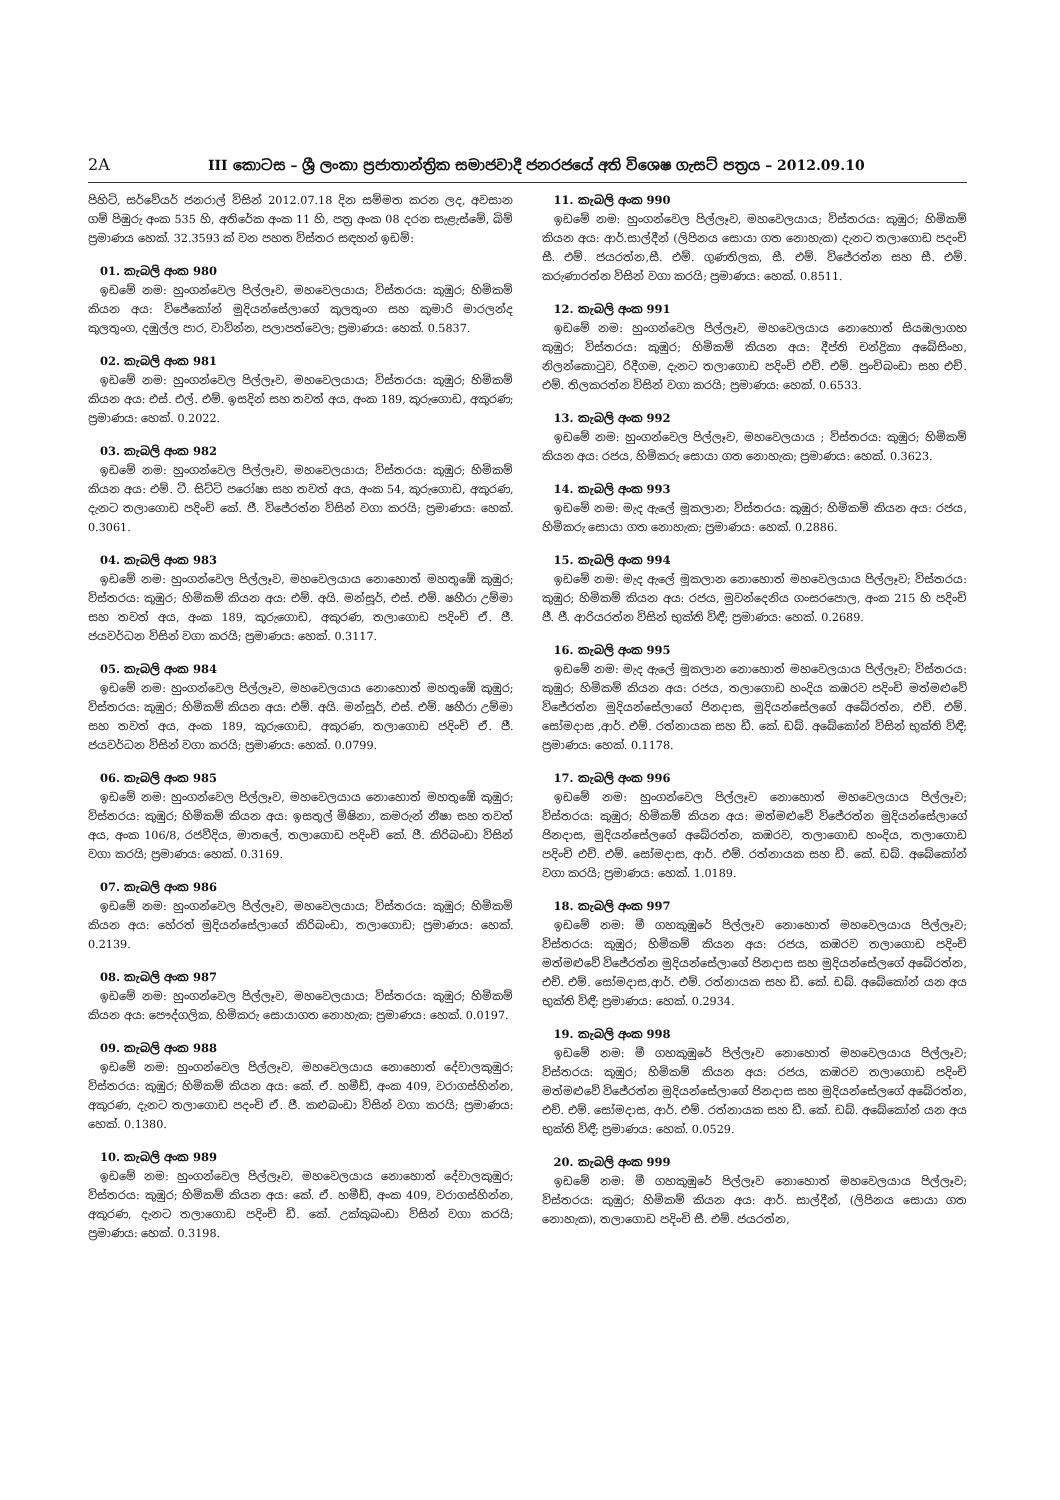2A III කොටස – ශ්‍රී ලංකා ප්‍රජාතාන්ත්‍රික සමාජවාදී ජනරජයේ අති විශෙෂ ගැසට් පත්‍රය – 2012.09.10
පිහිටි, සර්වේයර් ජනරාල් විසින් 2012.07.18 දින සම්මත කරන ලද, අවසාන ගම් පිඹුරු අංක 535 හි, අතිරේක අංක 11 හි, පත්‍ර අංක 08 දරන සැළැස්මේ, බිම් ප්‍රමාණය හෙක්. 32.3593 ක් වන පහත විස්තර සඳහන් ඉඩම්:
01. කැබලි අංක 980
ඉඩමේ නම: හුංගන්වෙල පිල්ලෑව, මහවෙලයාය; විස්තරය: කුඹුර; හිමිකම් කියන අය: විජේකෝන් මුදියන්සේලාගේ කුලතුංග සහ කුමාරි මාරලන්ද කුලතුංග, දඹුල්ල පාර, වාවින්න, පලාපත්වෙල; ප්‍රමාණය: හෙක්. 0.5837.
02. කැබලි අංක 981
ඉඩමේ නම: හුංගන්වෙල පිල්ලෑව, මහවෙලයාය; විස්තරය: කුඹුර; හිමිකම් කියන අය: එස්. එල්. එම්. ඉසදින් සහ තවත් අය, අංක 189, කුරුගොඩ, අකුරණ; ප්‍රමාණය: හෙක්. 0.2022.
03. කැබලි අංක 982
ඉඩමේ නම: හුංගන්වෙල පිල්ලෑව, මහවෙලයාය; විස්තරය: කුඹුර; හිමිකම් කියන අය: එම්. ටී. සිට්ටි පරෝෂා සහ තවත් අය, අංක 54, කුරුගොඩ, අකුරණ, දැනට තලාගොඩ පදිංචි කේ. ජී. විජේරත්න විසින් වගා කරයි; ප්‍රමාණය: හෙක්. 0.3061.
04. කැබලි අංක 983
ඉඩමේ නම: හුංගන්වෙල පිල්ලෑව, මහවෙලයාය නොහොත් මහතුඹේ කුඹුර; විස්තරය: කුඹුර; හිමිකම් කියන අය: එම්. අයි. මන්සූර්, එස්. එම්. ෂහීරා උම්මා සහ තවත් අය, අංක 189, කුරුගොඩ, අකුරණ, තලාගොඩ පදිංචි ඒ. ජී. ජයවර්ධන විසින් වගා කරයි; ප්‍රමාණය: හෙක්. 0.3117.
05. කැබලි අංක 984
ඉඩමේ නම: හුංගන්වෙල පිල්ලෑව, මහවෙලයාය නොහොත් මහතුඹේ කුඹුර; විස්තරය: කුඹුර; හිමිකම් කියන අය: එම්. අයි. මන්සූර්, එස්. එම්. ෂහීරා උම්මා සහ තවත් අය, අංක 189, කුරුගොඩ, අකුරණ, තලාගොඩ ජදිංචි ඒ. ජී. ජයවර්ධන විසින් වගා කරයි; ප්‍රමාණය: හෙක්. 0.0799.
06. කැබලි අංක 985
ඉඩමේ නම: හුංගන්වෙල පිල්ලෑව, මහවෙලයාය නොහොත් මහතුඹේ කුඹුර; විස්තරය: කුඹුර; හිමිකම් කියන අය: ඉසතුල් මිෂිනා, කමරුන් නීෂා සහ තවත් අය, අංක 106/8, රජවීදිය, මාතලේ, තලාගොඩ පදිංචි කේ. ජී. කිරිබංඩා විසින් වගා කරයි; ප්‍රමාණය: හෙක්. 0.3169.
07. කැබලි අංක 986
ඉඩමේ නම: හුංගන්වෙල පිල්ලෑව, මහවෙලයාය; විස්තරය: කුඹුර; හිමිකම් කියන අය: හේරත් මුදියන්සේලාගේ කිරිබංඩා, තලාගොඩ; ප්‍රමාණය: හෙක්. 0.2139.
08. කැබලි අංක 987
ඉඩමේ නම: හුංගන්වෙල පිල්ලෑව, මහවෙලයාය; විස්තරය: කුඹුර; හිමිකම් කියන අය: පෞද්ගලික, හිමිකරු සොයාගත නොහැක; ප්‍රමාණය: හෙක්. 0.0197.
09. කැබලි අංක 988
ඉඩමේ නම: හුංගන්වෙල පිල්ලෑව, මහවෙලයාය නොහොත් දේවාලකුඹුර; විස්තරය: කුඹුර; හිමිකම් කියන අය: කේ. ඒ. හමීඩ්, අංක 409, වරාගස්හින්න, අකුරණ, දැනට තලාගොඩ පදංචි ඒ. ජී. කළුබංඩා විසින් වගා කරයි; ප්‍රමාණය: හෙක්. 0.1380.
10. කැබලි අංක 989
ඉඩමේ නම: හුංගන්වෙල පිල්ලෑව, මහවෙලයාය නොහොත් දේවාලකුඹුර; විස්තරය: කුඹුර; හිමිකම් කියන අය: කේ. ඒ. හමීඩ්, අංක 409, වරාගස්හින්න, අකුරණ, දැනට තලාගොඩ පදිංචි ඩී. කේ. උක්කුබංඩා විසින් වගා කරයි; ප්‍රමාණය: හෙක්. 0.3198.
11. කැබලි අංක 990
ඉඩමේ නම: හුංගන්වෙල පිල්ලෑව, මහවෙලයාය; විස්තරය: කුඹුර; හිමිකම් කියන අය: ආර්.සාල්දීන් (ලිපිනය සොයා ගත නොහැක) දැනට තලාගොඩ පදංචි සී. එම්. ජයරත්න,සී. එම්. ගුණතිලක, සී. එම්. විජේරත්න සහ සී. එම්. කරුණාරත්න විසින් වගා කරයි; ප්‍රමාණය: හෙක්. 0.8511.
12. කැබලි අංක 991
ඉඩමේ නම: හුංගන්වෙල පිල්ලෑව, මහවෙලයාය නොහොත් සියඹලාගහ කුඹුර; විස්තරය: කුඹුර; හිමිකම් කියන අය: දීප්ති චන්ද්‍රිකා අබේසිංහ, නිලන්කොටුව, රිදීගම, දැනට තලාගොඩ පදිංචි එච්. එම්. පුංචිබංඩා සහ එච්. එම්. තිලකරත්න විසින් වගා කරයි; ප්‍රමාණය: හෙක්. 0.6533.
13. කැබලි අංක 992
ඉඩමේ නම: හුංගන්වෙල පිල්ලෑව, මහවෙලයාය ; විස්තරය: කුඹුර; හිමිකම් කියන අය: රජය, හිමිකරු සොයා ගත නොහැක; ප්‍රමාණය: හෙක්. 0.3623.
14. කැබලි අංක 993
ඉඩමේ නම: මැද ඇලේ මූකලාන; විස්තරය: කුඹුර; හිමිකම් කියන අය: රජය, හිමිකරු සොයා ගත නොහැක; ප්‍රමාණය: හෙක්. 0.2886.
15. කැබලි අංක 994
ඉඩමේ නම: මැද ඇලේ මූකලාන නොහොත් මහවෙලයාය පිල්ලෑව; විස්තරය: කුඹුර; හිමිකම් කියන අය: රජය, මුවන්දෙනිය ගංසරපොල, අංක 215 හි පදිංචි ජී. ජී. ආරියරත්න විසින් භුක්ති විඳී; ප්‍රමාණය: හෙක්. 0.2689.
16. කැබලි අංක 995
ඉඩමේ නම: මැද ඇලේ මූකලාන නොහොත් මහවෙලයාය පිල්ලෑව; විස්තරය: කුඹුර; හිමිකම් කියන අය: රජය, තලාගොඩ හංදිය කඹරව පදිංචි මත්මළුවේ විජේරත්න මුදියන්සේලාගේ ජිනදාස, මුදියන්සේලගේ අබේරත්න, එච්. එම්. සෝමදාස ,ආර්. එම්. රත්නායක සහ ඩී. කේ. ඩබ්. අබේකෝන් විසින් භුක්ති විඳී; ප්‍රමාණය: හෙක්. 0.1178.
17. කැබලි අංක 996
ඉඩමේ නම: හුංගන්වෙල පිල්ලෑව නොහොත් මහවෙලයාය පිල්ලෑව; විස්තරය: කුඹුර; හිමිකම් කියන අය: මත්මළුවේ විජේරත්න මුදියන්සේලාගේ ජිනදාස, මුදියන්සේලගේ අබේරත්න, කඹරව, තලාගොඩ හංදිය, තලාගොඩ පදිංචි එච්. එම්. සෝමදාස, ආර්. එම්. රත්නායක සහ ඩී. කේ. ඩබ්. අබේකෝන් වගා කරයි; ප්‍රමාණය: හෙක්. 1.0189.
18. කැබලි අංක 997
ඉඩමේ නම: මී ගහකුඹුරේ පිල්ලෑව නොහොත් මහවෙලයාය පිල්ලෑව; විස්තරය: කුඹුර; හිමිකම් කියන අය: රජය, කඹරව තලාගොඩ පදිංචි මත්මළුවේ විජේරත්න මුදියන්සේලාගේ ජිනදාස සහ මුදියන්සේලගේ අබේරත්න, එච්. එම්. සෝමදාස,ආර්. එම්. රත්නායක සහ ඩී. කේ. ඩබ්. අබේකෝන් යන අය භුක්ති විඳී; ප්‍රමාණය: හෙක්. 0.2934.
19. කැබලි අංක 998
ඉඩමේ නම: මී ගහකුඹුරේ පිල්ලෑව නොහොත් මහවෙලයාය පිල්ලෑව; විස්තරය: කුඹුර; හිමිකම් කියන අය: රජය, කඹරව තලාගොඩ පදිංචි මත්මළුවේ විජේරත්න මුදියන්සේලාගේ ජිනදාස සහ මුදියන්සේලගේ අබේරත්න, එච්. එම්. සෝමදාස, ආර්. එම්. රත්නායක සහ ඩී. කේ. ඩබ්. අබේකෝන් යන අය භුක්ති විඳී; ප්‍රමාණය: හෙක්. 0.0529.
20. කැබලි අංක 999
ඉඩමේ නම: මී ගහකුඹුරේ පිල්ලෑව නොහොත් මහවෙලයාය පිල්ලෑව; විස්තරය: කුඹුර; හිමිකම් කියන අය: ආර්. සාල්දීන්, (ලිපිනය සොයා ගත නොහැක), තලාගොඩ පදිංචි සී. එම්. ජයරත්න,